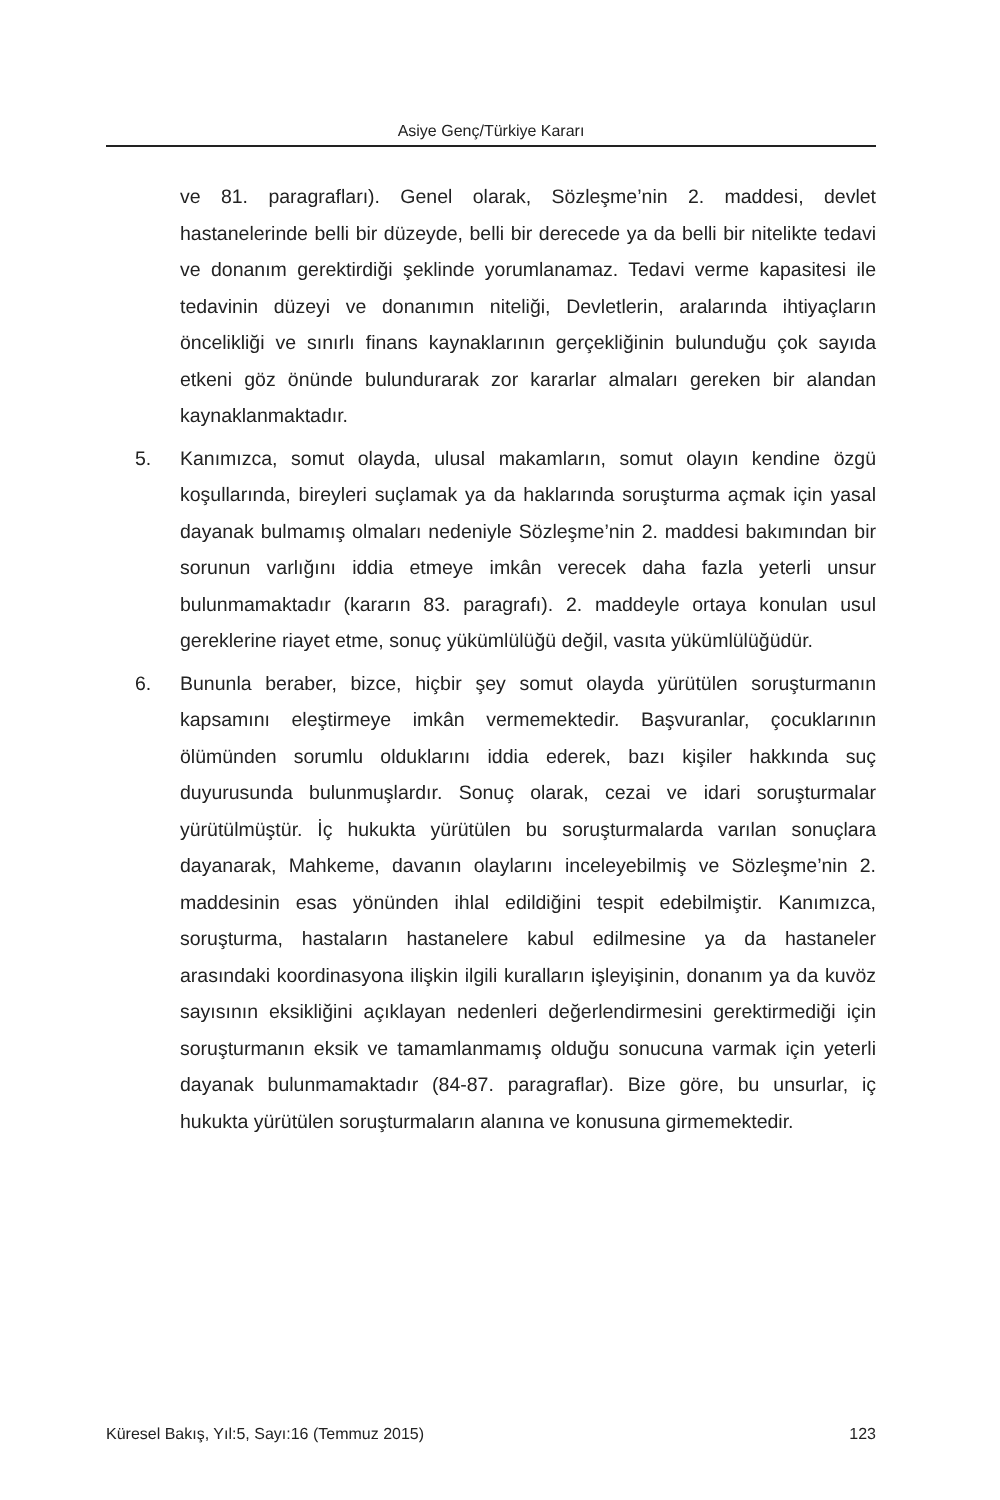Asiye Genç/Türkiye Kararı
ve 81. paragrafları). Genel olarak, Sözleşme’nin 2. maddesi, devlet hastanelerinde belli bir düzeyde, belli bir derecede ya da belli bir nitelikte tedavi ve donanım gerektirdiği şeklinde yorumlanamaz. Tedavi verme kapasitesi ile tedavinin düzeyi ve donanımın niteliği, Devletlerin, aralarında ihtiyaçların öncelikliği ve sınırlı finans kaynaklarının gerçekliğinin bulunduğu çok sayıda etkeni göz önünde bulundurarak zor kararlar almaları gereken bir alandan kaynaklanmaktadır.
5. Kanımızca, somut olayda, ulusal makamların, somut olayın kendine özgü koşullarında, bireyleri suçlamak ya da haklarında soruşturma açmak için yasal dayanak bulmamış olmaları nedeniyle Sözleşme’nin 2. maddesi bakımından bir sorunun varlığını iddia etmeye imkân verecek daha fazla yeterli unsur bulunmamaktadır (kararın 83. paragrafı). 2. maddeyle ortaya konulan usul gereklerine riayet etme, sonuç yükümlülüğü değil, vasıta yükümlülüğüdür.
6. Bununla beraber, bizce, hiçbir şey somut olayda yürütülen soruşturmanın kapsamını eleştirmeye imkân vermemektedir. Başvuranlar, çocuklarının ölümünden sorumlu olduklarını iddia ederek, bazı kişiler hakkında suç duyurusunda bulunmuşlardır. Sonuç olarak, cezai ve idari soruşturmalar yürütülmüştür. İç hukukta yürütülen bu soruşturmalarda varılan sonuçlara dayanarak, Mahkeme, davanın olaylarını inceleyebilmiş ve Sözleşme’nin 2. maddesinin esas yönünden ihlal edildiğini tespit edebilmiştir. Kanımızca, soruşturma, hastaların hastanelere kabul edilmesine ya da hastaneler arasındaki koordinasyona ilişkin ilgili kuralların işleyişinin, donanım ya da kuvöz sayısının eksikliğini açıklayan nedenleri değerlendirmesini gerektirmediği için soruşturmanın eksik ve tamamlanmamış olduğu sonucuna varmak için yeterli dayanak bulunmamaktadır (84-87. paragraflar). Bize göre, bu unsurlar, iç hukukta yürütülen soruşturmaların alanına ve konusuna girmemektedir.
Küresel Bakış, Yıl:5, Sayı:16 (Temmuz 2015) 123